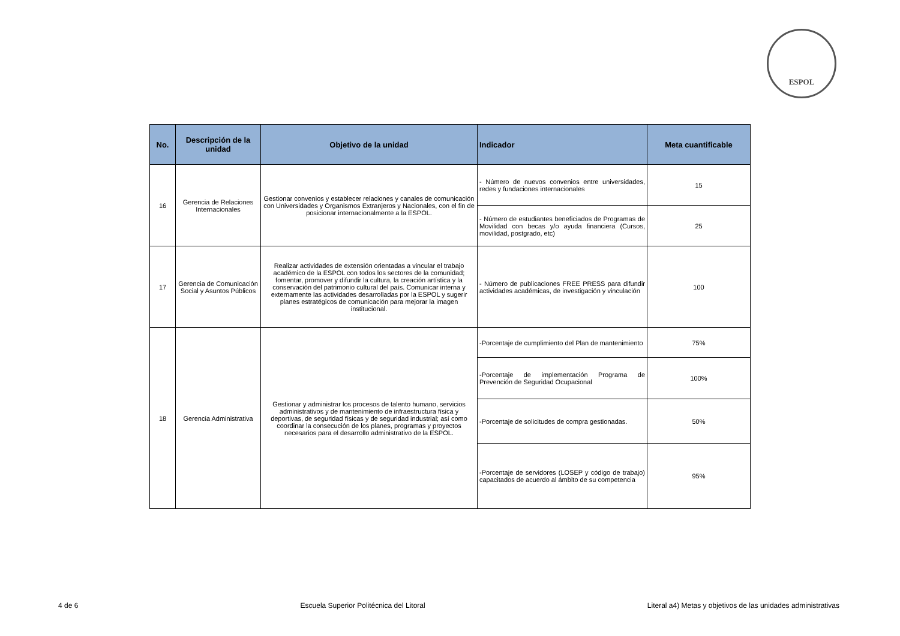ESPOL
| No. | Descripción de la unidad | Objetivo de la unidad | Indicador | Meta cuantificable |
| --- | --- | --- | --- | --- |
| 16 | Gerencia de Relaciones Internacionales | Gestionar convenios y establecer relaciones y canales de comunicación con Universidades y Organismos Extranjeros y Nacionales, con el fin de posicionar internacionalmente a la ESPOL. | - Número de nuevos convenios entre universidades, redes y fundaciones internacionales | 15 |
| | | | - Número de estudiantes beneficiados de Programas de Movilidad con becas y/o ayuda financiera (Cursos, movilidad, postgrado, etc) | 25 |
| 17 | Gerencia de Comunicación Social y Asuntos Públicos | Realizar actividades de extensión orientadas a vincular el trabajo académico de la ESPOL con todos los sectores de la comunidad; fomentar, promover y difundir la cultura, la creación artística y la conservación del patrimonio cultural del país. Comunicar interna y externamente las actividades desarrolladas por la ESPOL y sugerir planes estratégicos de comunicación para mejorar la imagen institucional. | - Número de publicaciones FREE PRESS para difundir actividades académicas, de investigación y vinculación | 100 |
| 18 | Gerencia Administrativa | Gestionar y administrar los procesos de talento humano, servicios administrativos y de mantenimiento de infraestructura física y deportivas, de seguridad físicas y de seguridad industrial; así como coordinar la consecución de los planes, programas y proyectos necesarios para el desarrollo administrativo de la ESPOL. | -Porcentaje de cumplimiento del Plan de mantenimiento | 75% |
| | | | -Porcentaje de implementación Programa de Prevención de Seguridad Ocupacional | 100% |
| | | | -Porcentaje de solicitudes de compra gestionadas. | 50% |
| | | | -Porcentaje de servidores (LOSEP y código de trabajo) capacitados de acuerdo al ámbito de su competencia | 95% |
4 de 6 Escuela Superior Politécnica del Litoral Literal a4) Metas y objetivos de las unidades administrativas